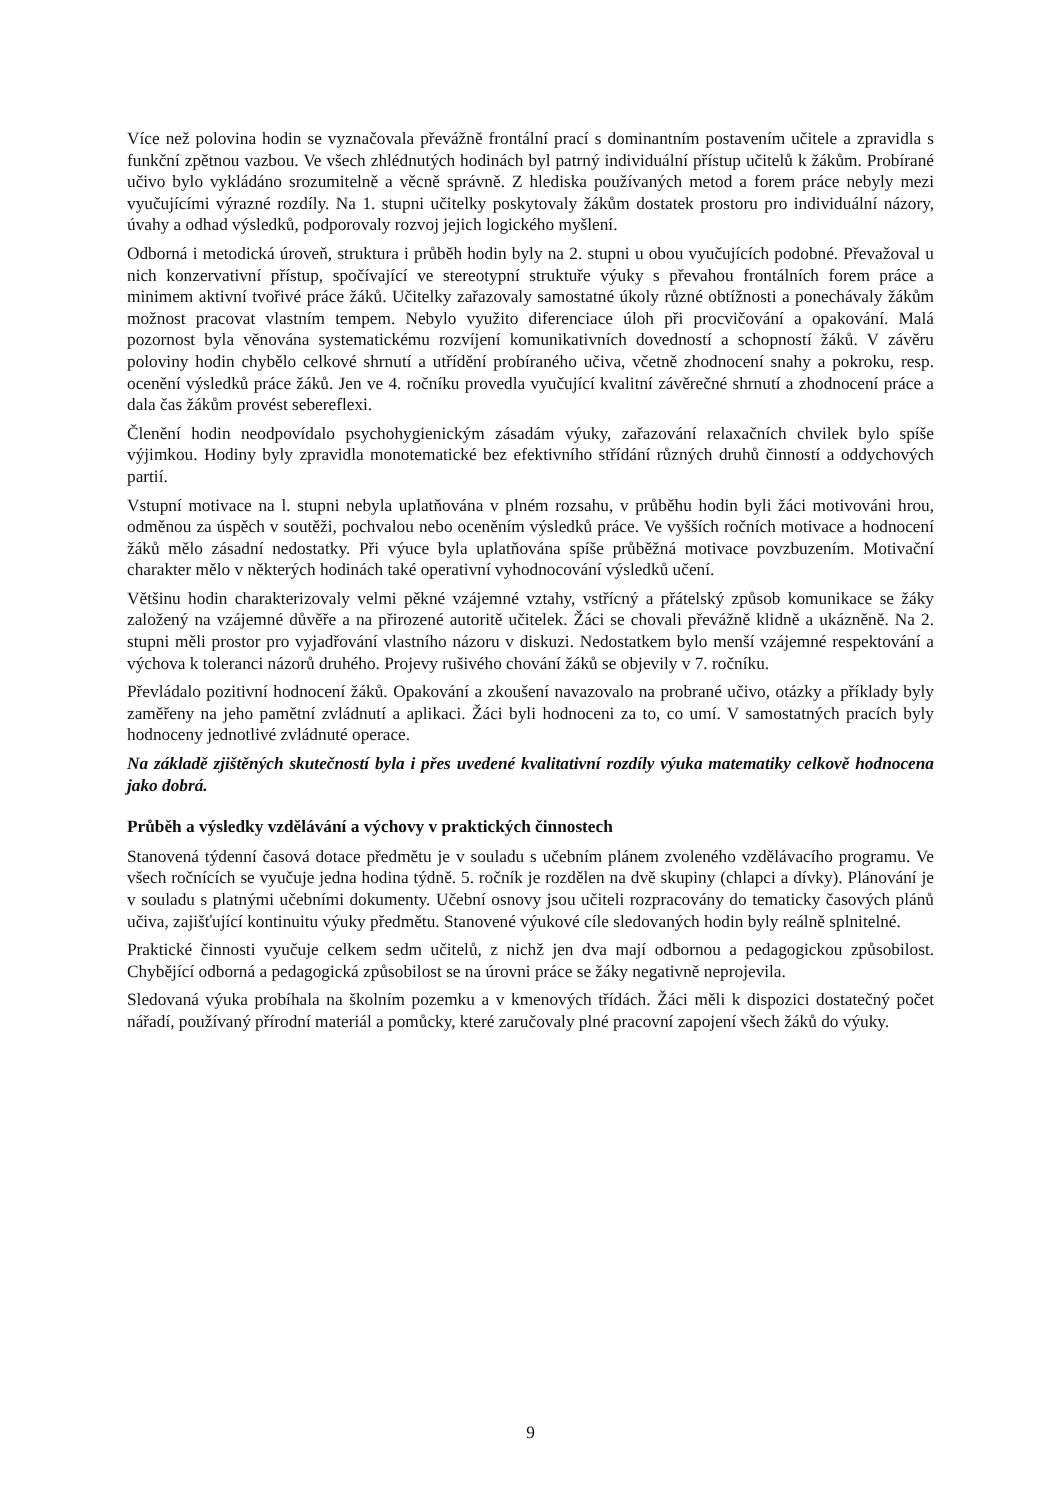Více než polovina hodin se vyznačovala převážně frontální prací s dominantním postavením učitele a zpravidla s funkční zpětnou vazbou. Ve všech zhlédnutých hodinách byl patrný individuální přístup učitelů k žákům. Probírané učivo bylo vykládáno srozumitelně a věcně správně. Z hlediska používaných metod a forem práce nebyly mezi vyučujícími výrazné rozdíly. Na 1. stupni učitelky poskytovaly žákům dostatek prostoru pro individuální názory, úvahy a odhad výsledků, podporovaly rozvoj jejich logického myšlení.
Odborná i metodická úroveň, struktura i průběh hodin byly na 2. stupni u obou vyučujících podobné. Převažoval u nich konzervativní přístup, spočívající ve stereotypní struktuře výuky s převahou frontálních forem práce a minimem aktivní tvořivé práce žáků. Učitelky zařazovaly samostatné úkoly různé obtížnosti a ponechávaly žákům možnost pracovat vlastním tempem. Nebylo využito diferenciace úloh při procvičování a opakování. Malá pozornost byla věnována systematickému rozvíjení komunikativních dovedností a schopností žáků. V závěru poloviny hodin chybělo celkové shrnutí a utřídění probíraného učiva, včetně zhodnocení snahy a pokroku, resp. ocenění výsledků práce žáků. Jen ve 4. ročníku provedla vyučující kvalitní závěrečné shrnutí a zhodnocení práce a dala čas žákům provést sebereflexi.
Členění hodin neodpovídalo psychohygienickým zásadám výuky, zařazování relaxačních chvilek bylo spíše výjimkou. Hodiny byly zpravidla monotematické bez efektivního střídání různých druhů činností a oddychových partií.
Vstupní motivace na l. stupni nebyla uplatňována v plném rozsahu, v průběhu hodin byli žáci motivováni hrou, odměnou za úspěch v soutěži, pochvalou nebo oceněním výsledků práce. Ve vyšších ročních motivace a hodnocení žáků mělo zásadní nedostatky. Při výuce byla uplatňována spíše průběžná motivace povzbuzením. Motivační charakter mělo v některých hodinách také operativní vyhodnocování výsledků učení.
Většinu hodin charakterizovaly velmi pěkné vzájemné vztahy, vstřícný a přátelský způsob komunikace se žáky založený na vzájemné důvěře a na přirozené autoritě učitelek. Žáci se chovali převážně klidně a ukázněně. Na 2. stupni měli prostor pro vyjadřování vlastního názoru v diskuzi. Nedostatkem bylo menší vzájemné respektování a výchova k toleranci názorů druhého. Projevy rušivého chování žáků se objevily v 7. ročníku.
Převládalo pozitivní hodnocení žáků. Opakování a zkoušení navazovalo na probrané učivo, otázky a příklady byly zaměřeny na jeho pamětní zvládnutí a aplikaci. Žáci byli hodnoceni za to, co umí. V samostatných pracích byly hodnoceny jednotlivé zvládnuté operace.
Na základě zjištěných skutečností byla i přes uvedené kvalitativní rozdíly výuka matematiky celkově hodnocena jako dobrá.
Průběh a výsledky vzdělávání a výchovy v praktických činnostech
Stanovená týdenní časová dotace předmětu je v souladu s učebním plánem zvoleného vzdělávacího programu. Ve všech ročnících se vyučuje jedna hodina týdně. 5. ročník je rozdělen na dvě skupiny (chlapci a dívky). Plánování je v souladu s platnými učebními dokumenty. Učební osnovy jsou učiteli rozpracovány do tematicky časových plánů učiva, zajišťující kontinuitu výuky předmětu. Stanovené výukové cíle sledovaných hodin byly reálně splnitelné.
Praktické činnosti vyučuje celkem sedm učitelů, z nichž jen dva mají odbornou a pedagogickou způsobilost. Chybějící odborná a pedagogická způsobilost se na úrovni práce se žáky negativně neprojevila.
Sledovaná výuka probíhala na školním pozemku a v kmenových třídách. Žáci měli k dispozici dostatečný počet nářadí, používaný přírodní materiál a pomůcky, které zaručovaly plné pracovní zapojení všech žáků do výuky.
9